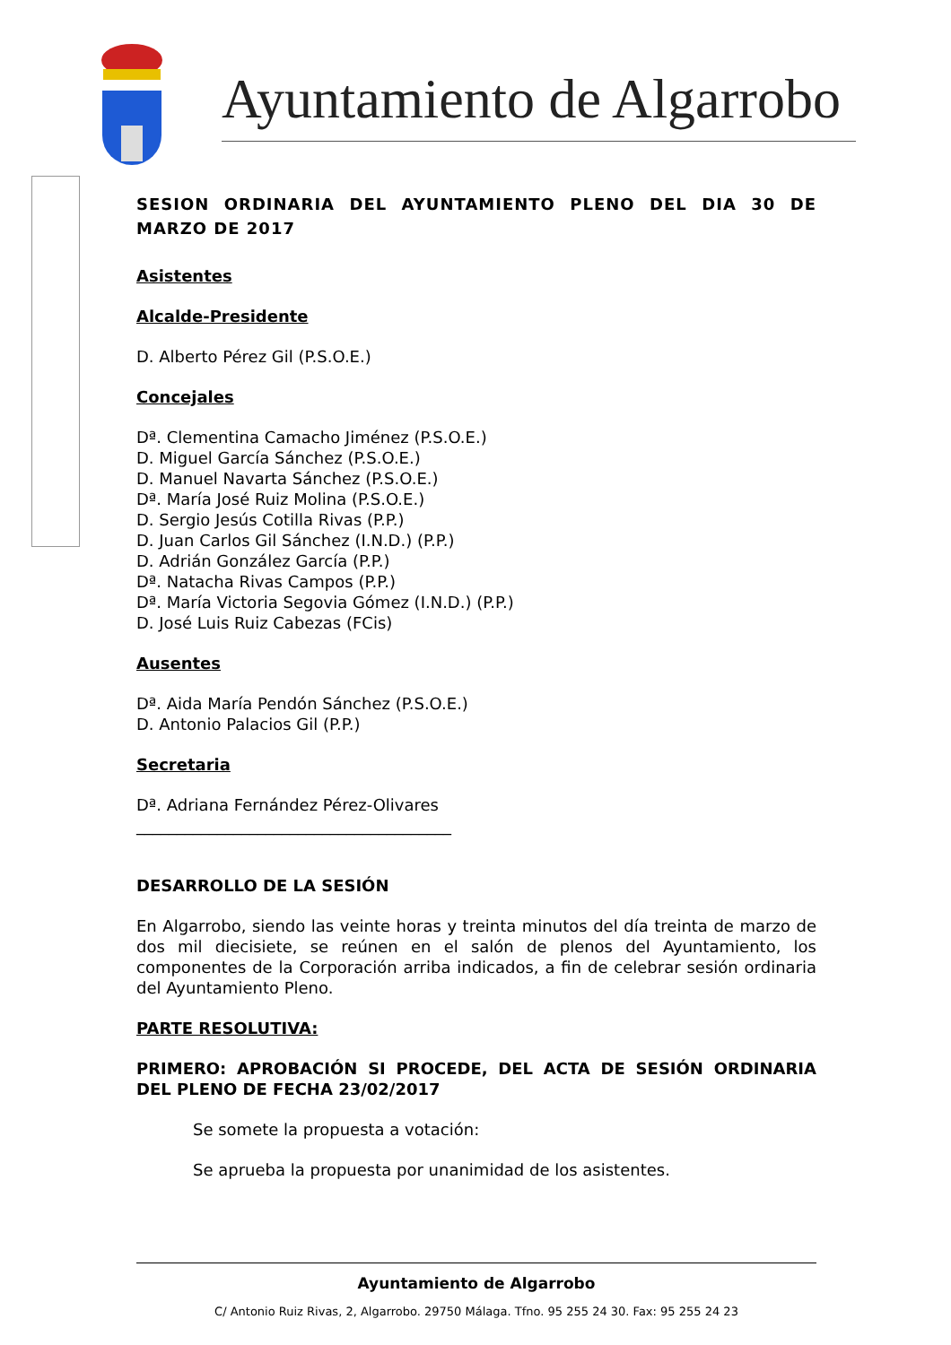Ayuntamiento de Algarrobo
SESION ORDINARIA DEL AYUNTAMIENTO PLENO DEL DIA 30 DE MARZO DE 2017
Asistentes
Alcalde-Presidente
D. Alberto Pérez Gil (P.S.O.E.)
Concejales
Dª. Clementina Camacho Jiménez (P.S.O.E.)
D. Miguel García Sánchez (P.S.O.E.)
D. Manuel Navarta Sánchez (P.S.O.E.)
Dª. María José Ruiz Molina (P.S.O.E.)
D. Sergio Jesús Cotilla Rivas (P.P.)
D. Juan Carlos Gil Sánchez (I.N.D.) (P.P.)
D. Adrián González García (P.P.)
Dª. Natacha Rivas Campos (P.P.)
Dª. María Victoria Segovia Gómez (I.N.D.) (P.P.)
D. José Luis Ruiz Cabezas (FCis)
Ausentes
Dª. Aida María Pendón Sánchez (P.S.O.E.)
D. Antonio Palacios Gil (P.P.)
Secretaria
Dª. Adriana Fernández Pérez-Olivares
_______________________________________
DESARROLLO DE LA SESIÓN
En Algarrobo, siendo las veinte horas y treinta minutos del día treinta de marzo de dos mil diecisiete, se reúnen en el salón de plenos del Ayuntamiento, los componentes de la Corporación arriba indicados, a fin de celebrar sesión ordinaria del Ayuntamiento Pleno.
PARTE RESOLUTIVA:
PRIMERO: APROBACIÓN SI PROCEDE, DEL ACTA DE SESIÓN ORDINARIA DEL PLENO DE FECHA 23/02/2017
Se somete la propuesta a votación:
Se aprueba la propuesta por unanimidad de los asistentes.
Ayuntamiento de Algarrobo
C/ Antonio Ruiz Rivas, 2, Algarrobo. 29750 Málaga. Tfno. 95 255 24 30. Fax: 95 255 24 23